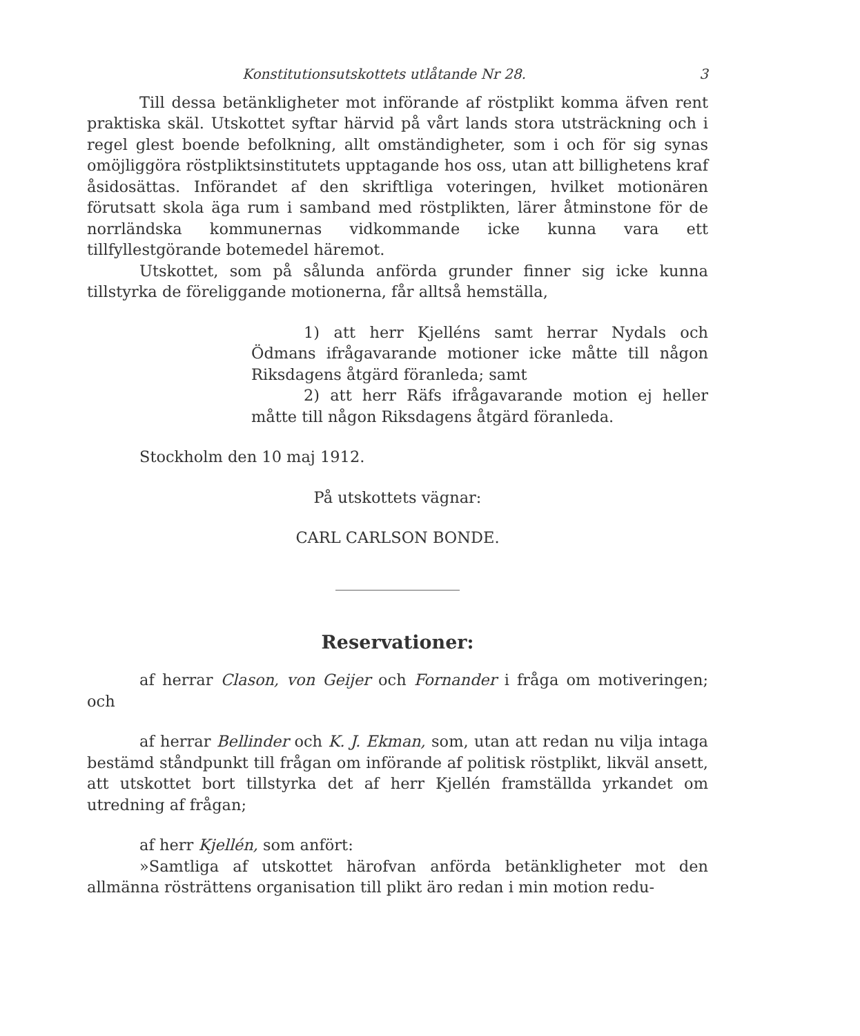Konstitutionsutskottets utlåtande Nr 28. 3
Till dessa betänkligheter mot införande af röstplikt komma äfven rent praktiska skäl. Utskottet syftar härvid på vårt lands stora utsträckning och i regel glest boende befolkning, allt omständigheter, som i och för sig synas omöjliggöra röstpliktsinstitutets upptagande hos oss, utan att billighetens kraf åsidosättas. Införandet af den skriftliga voteringen, hvilket motionären förutsatt skola äga rum i samband med röstplikten, lärer åtminstone för de norrländska kommunernas vidkommande icke kunna vara ett tillfyllestgörande botemedel häremot.
Utskottet, som på sålunda anförda grunder finner sig icke kunna tillstyrka de föreliggande motionerna, får alltså hemställa,
1) att herr Kjelléns samt herrar Nydals och Ödmans ifrågavarande motioner icke måtte till någon Riksdagens åtgärd föranleda; samt
2) att herr Räfs ifrågavarande motion ej heller måtte till någon Riksdagens åtgärd föranleda.
Stockholm den 10 maj 1912.
På utskottets vägnar:
CARL CARLSON BONDE.
Reservationer:
af herrar Clason, von Geijer och Fornander i fråga om motiveringen; och
af herrar Bellinder och K. J. Ekman, som, utan att redan nu vilja intaga bestämd ståndpunkt till frågan om införande af politisk röstplikt, likväl ansett, att utskottet bort tillstyrka det af herr Kjellén framställda yrkandet om utredning af frågan;
af herr Kjellén, som anfört:
»Samtliga af utskottet härofvan anförda betänkligheter mot den allmänna rösträttens organisation till plikt äro redan i min motion redu-